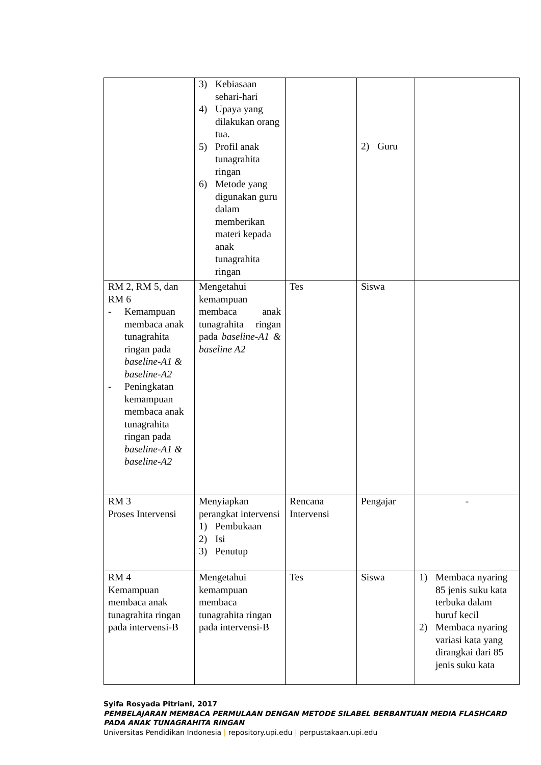| | 3) Kebiasaan sehari-hari 4) Upaya yang dilakukan orang tua. 5) Profil anak tunagrahita ringan 6) Metode yang digunakan guru dalam memberikan materi kepada anak tunagrahita ringan | | 2) Guru | |
| RM 2, RM 5, dan RM 6 - Kemampuan membaca anak tunagrahita ringan pada baseline-A1 & baseline-A2 - Peningkatan kemampuan membaca anak tunagrahita ringan pada baseline-A1 & baseline-A2 | Mengetahui kemampuan membaca anak tunagrahita ringan pada baseline-A1 & baseline A2 | Tes | Siswa | |
| RM 3 Proses Intervensi | Menyiapkan perangkat intervensi 1) Pembukaan 2) Isi 3) Penutup | Rencana Intervensi | Pengajar | - |
| RM 4 Kemampuan membaca anak tunagrahita ringan pada intervensi-B | Mengetahui kemampuan membaca tunagrahita ringan pada intervensi-B | Tes | Siswa | 1) Membaca nyaring 85 jenis suku kata terbuka dalam huruf kecil 2) Membaca nyaring variasi kata yang dirangkai dari 85 jenis suku kata |
Syifa Rosyada Pitriani, 2017
PEMBELAJARAN MEMBACA PERMULAAN DENGAN METODE SILABEL BERBANTUAN MEDIA FLASHCARD PADA ANAK TUNAGRAHITA RINGAN
Universitas Pendidikan Indonesia | repository.upi.edu | perpustakaan.upi.edu